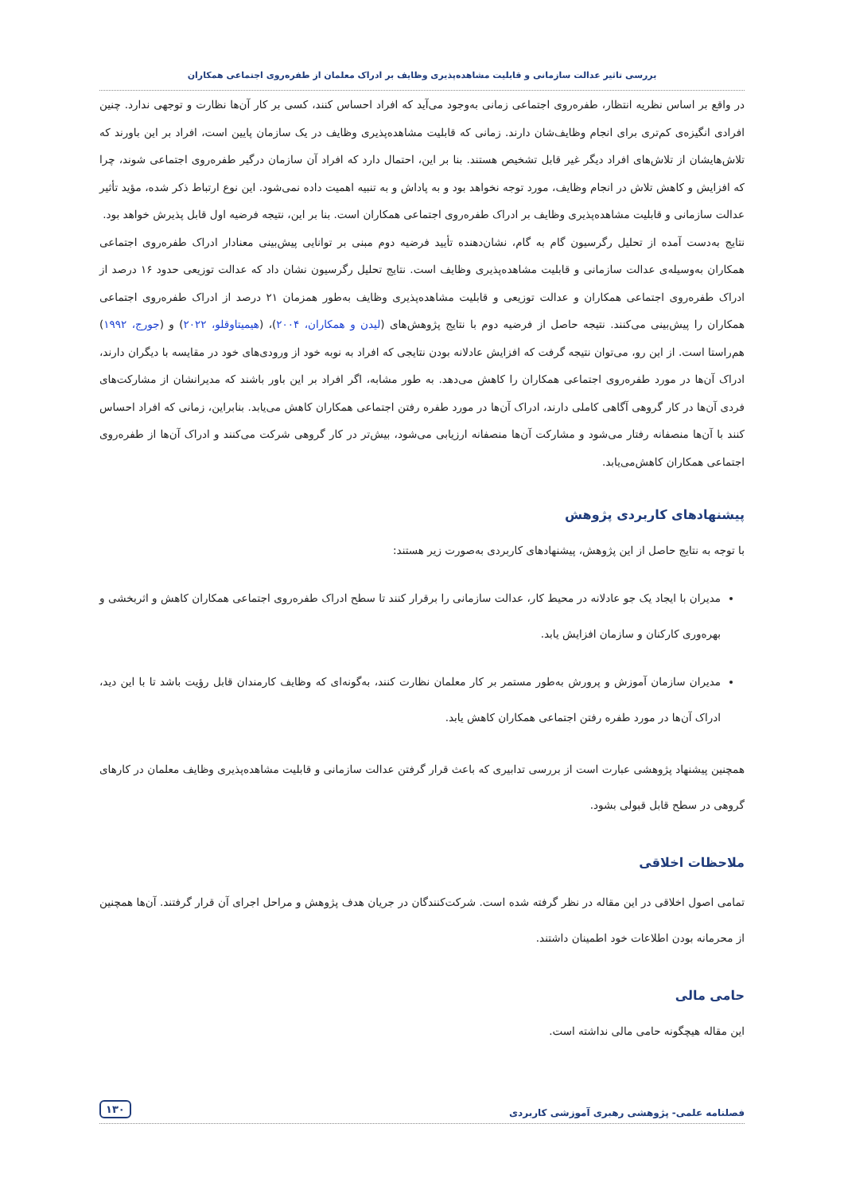بررسی تاثیر عدالت سازمانی و قابلیت مشاهده‌پذیری وظایف بر ادراک معلمان از طفره‌روی اجتماعی همکاران
در واقع بر اساس نظریه انتظار، طفره‌روی اجتماعی زمانی به‌وجود می‌آید که افراد احساس کنند، کسی بر کار آن‌ها نظارت و توجهی ندارد. چنین افرادی انگیزه‌ی کم‌تری برای انجام وظایف‌شان دارند. زمانی که قابلیت مشاهده‌پذیری وظایف در یک سازمان پایین است، افراد بر این باورند که تلاش‌هایشان از تلاش‌های افراد دیگر غیر قابل تشخیص هستند. بنا بر این، احتمال دارد که افراد آن سازمان درگیر طفره‌روی اجتماعی شوند، چرا که افزایش و کاهش تلاش در انجام وظایف، مورد توجه نخواهد بود و به پاداش و به تنبیه اهمیت داده نمی‌شود. این نوع ارتباط ذکر شده، مؤید تأثیر عدالت سازمانی و قابلیت مشاهده‌پذیری وظایف بر ادراک طفره‌روی اجتماعی همکاران است. بنا بر این، نتیجه فرضیه اول قابل پذیرش خواهد بود.
نتایج به‌دست آمده از تحلیل رگرسیون گام به گام، نشان‌دهنده تأیید فرضیه دوم مبنی بر توانایی پیش‌بینی معنادار ادراک طفره‌روی اجتماعی همکاران به‌وسیله‌ی عدالت سازمانی و قابلیت مشاهده‌پذیری وظایف است. نتایج تحلیل رگرسیون نشان داد که عدالت توزیعی حدود ۱۶ درصد از ادراک طفره‌روی اجتماعی همکاران و عدالت توزیعی و قابلیت مشاهده‌پذیری وظایف به‌طور همزمان ۲۱ درصد از ادراک طفره‌روی اجتماعی همکاران را پیش‌بینی می‌کنند. نتیجه حاصل از فرضیه دوم با نتایج پژوهش‌های (لیدن و همکاران، ۲۰۰۴)، (هیمیتاوقلو، ۲۰۲۲) و (جورج، ۱۹۹۲) هم‌راستا است. از این رو، می‌توان نتیجه گرفت که افزایش عادلانه بودن نتایجی که افراد به نوبه خود از ورودی‌های خود در مقایسه با دیگران دارند، ادراک آن‌ها در مورد طفره‌روی اجتماعی همکاران را کاهش می‌دهد. به طور مشابه، اگر افراد بر این باور باشند که مدیرانشان از مشارکت‌های فردی آن‌ها در کار گروهی آگاهی کاملی دارند، ادراک آن‌ها در مورد طفره رفتن اجتماعی همکاران کاهش می‌یابد. بنابراین، زمانی که افراد احساس کنند با آن‌ها منصفانه رفتار می‌شود و مشارکت آن‌ها منصفانه ارزیابی می‌شود، بیش‌تر در کار گروهی شرکت می‌کنند و ادراک آن‌ها از طفره‌روی اجتماعی همکاران کاهش‌می‌یابد.
پیشنهادهای کاربردی پژوهش
با توجه به نتایج حاصل از این پژوهش، پیشنهادهای کاربردی به‌صورت زیر هستند:
مدیران با ایجاد یک جو عادلانه در محیط کار، عدالت سازمانی را برقرار کنند تا سطح ادراک طفره‌روی اجتماعی همکاران کاهش و اثربخشی و بهره‌وری کارکنان و سازمان افزایش یابد.
مدیران سازمان آموزش و پرورش به‌طور مستمر بر کار معلمان نظارت کنند، به‌گونه‌ای که وظایف کارمندان قابل رؤیت باشد تا با این دید، ادراک آن‌ها در مورد طفره رفتن اجتماعی همکاران کاهش یابد.
همچنین پیشنهاد پژوهشی عبارت است از بررسی تدابیری که باعث قرار گرفتن عدالت سازمانی و قابلیت مشاهده‌پذیری وظایف معلمان در کارهای گروهی در سطح قابل قبولی بشود.
ملاحظات اخلاقی
تمامی اصول اخلاقی در این مقاله در نظر گرفته شده است. شرکت‌کنندگان در جریان هدف پژوهش و مراحل اجرای آن قرار گرفتند. آن‌ها همچنین از محرمانه بودن اطلاعات خود اطمینان داشتند.
حامی مالی
این مقاله هیچگونه حامی مالی نداشته است.
فصلنامه علمی- پژوهشی رهبری آموزشی کاربردی ۱۳۰